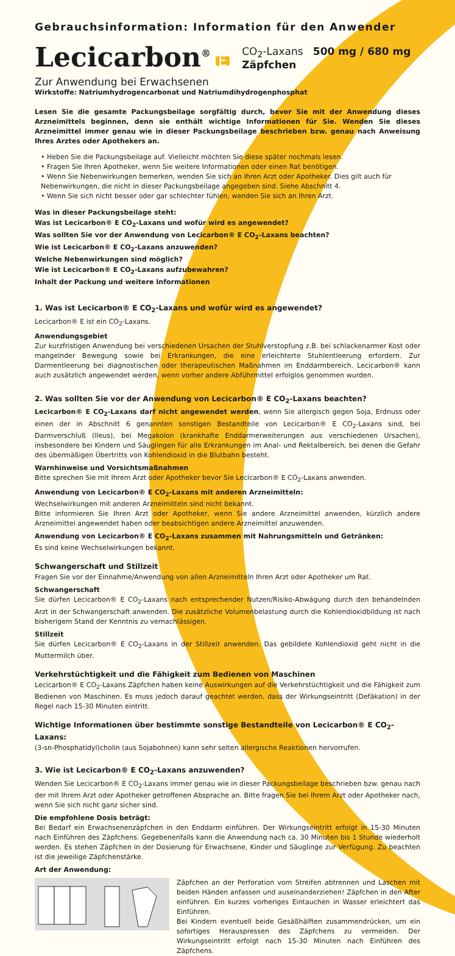Gebrauchsinformation: Information für den Anwender
Lecicarbon<sup>®</sup> E CO<sub>2</sub>-Laxans 500 mg / 680 mg Zäpfchen
Zur Anwendung bei Erwachsenen
Wirkstoffe: Natriumhydrogencarbonat und Natriumdihydrogenphosphat
Lesen Sie die gesamte Packungsbeilage sorgfältig durch, bevor Sie mit der Anwendung dieses Arzneimittels beginnen, denn sie enthält wichtige Informationen für Sie. Wenden Sie dieses Arzneimittel immer genau wie in dieser Packungsbeilage beschrieben bzw. genau nach Anweisung Ihres Arztes oder Apothekers an.
• Heben Sie die Packungsbeilage auf. Vielleicht möchten Sie diese später nochmals lesen.
• Fragen Sie Ihren Apotheker, wenn Sie weitere Informationen oder einen Rat benötigen.
• Wenn Sie Nebenwirkungen bemerken, wenden Sie sich an Ihren Arzt oder Apotheker. Dies gilt auch für Nebenwirkungen, die nicht in dieser Packungsbeilage angegeben sind. Siehe Abschnitt 4.
• Wenn Sie sich nicht besser oder gar schlechter fühlen, wenden Sie sich an Ihren Arzt.
Was in dieser Packungsbeilage steht:
Was ist Lecicarbon® E CO<sub>2</sub>-Laxans und wofür wird es angewendet?
Was sollten Sie vor der Anwendung von Lecicarbon® E CO<sub>2</sub>-Laxans beachten?
Wie ist Lecicarbon® E CO<sub>2</sub>-Laxans anzuwenden?
Welche Nebenwirkungen sind möglich?
Wie ist Lecicarbon® E CO<sub>2</sub>-Laxans aufzubewahren?
Inhalt der Packung und weitere Informationen
1. Was ist Lecicarbon® E CO<sub>2</sub>-Laxans und wofür wird es angewendet?
Lecicarbon® E ist ein CO<sub>2</sub>-Laxans.
Anwendungsgebiet
Zur kurzfristigen Anwendung bei verschiedenen Ursachen der Stuhlverstopfung z.B. bei schlackenarmer Kost oder mangelnder Bewegung sowie bei Erkrankungen, die eine erleichterte Stuhlentleerung erfordern. Zur Darmentleerung bei diagnostischen oder therapeutischen Maßnahmen im Enddarmbereich. Lecicarbon® kann auch zusätzlich angewendet werden, wenn vorher andere Abführmittel erfolglos genommen wurden.
2. Was sollten Sie vor der Anwendung von Lecicarbon® E CO<sub>2</sub>-Laxans beachten?
Lecicarbon® E CO<sub>2</sub>-Laxans darf nicht angewendet werden, wenn Sie allergisch gegen Soja, Erdnuss oder einen der in Abschnitt 6 genannten sonstigen Bestandteile von Lecicarbon® E CO<sub>2</sub>-Laxans sind, bei Darmverschluß (Ileus), bei Megakolon (krankhafte Enddarmerweiterungen aus verschiedenen Ursachen), insbesondere bei Kindern und Säuglingen für alle Erkrankungen im Anal- und Rektalbereich, bei denen die Gefahr des übermäßigen Übertritts von Kohlendioxid in die Blutbahn besteht.
Warnhinweise und Vorsichtsmaßnahmen
Bitte sprechen Sie mit Ihrem Arzt oder Apotheker bevor Sie Lecicarbon® E CO<sub>2</sub>-Laxans anwenden.
Anwendung von Lecicarbon® E CO<sub>2</sub>-Laxans mit anderen Arzneimitteln:
Wechselwirkungen mit anderen Arzneimitteln sind nicht bekannt.
Bitte informieren Sie Ihren Arzt oder Apotheker, wenn Sie andere Arzneimittel anwenden, kürzlich andere Arzneimittel angewendet haben oder beabsichtigen andere Arzneimittel anzuwenden.
Anwendung von Lecicarbon® E CO<sub>2</sub>-Laxans zusammen mit Nahrungsmitteln und Getränken:
Es sind keine Wechselwirkungen bekannt.
Schwangerschaft und Stillzeit
Fragen Sie vor der Einnahme/Anwendung von allen Arzneimitteln Ihren Arzt oder Apotheker um Rat.
Schwangerschaft
Sie dürfen Lecicarbon® E CO<sub>2</sub>-Laxans nach entsprechender Nutzen/Risiko-Abwägung durch den behandelnden Arzt in der Schwangerschaft anwenden. Die zusätzliche Volumenbelastung durch die Kohlendioxidbildung ist nach bisherigem Stand der Kenntnis zu vernachlässigen.
Stillzeit
Sie dürfen Lecicarbon® E CO<sub>2</sub>-Laxans in der Stillzeit anwenden. Das gebildete Kohlendioxid geht nicht in die Muttermilch über.
Verkehrstüchtigkeit und die Fähigkeit zum Bedienen von Maschinen
Lecicarbon® E CO<sub>2</sub>-Laxans Zäpfchen haben keine Auswirkungen auf die Verkehrstüchtigkeit und die Fähigkeit zum Bedienen von Maschinen. Es muss jedoch darauf geachtet werden, dass der Wirkungseintritt (Defäkation) in der Regel nach 15-30 Minuten eintritt.
Wichtige Informationen über bestimmte sonstige Bestandteile von Lecicarbon® E CO<sub>2</sub>-Laxans:
(3-sn-Phosphatidyl)cholin (aus Sojabohnen) kann sehr selten allergische Reaktionen hervorrufen.
3. Wie ist Lecicarbon® E CO<sub>2</sub>-Laxans anzuwenden?
Wenden Sie Lecicarbon® E CO<sub>2</sub>-Laxans immer genau wie in dieser Packungsbeilage beschrieben bzw. genau nach der mit Ihrem Arzt oder Apotheker getroffenen Absprache an. Bitte fragen Sie bei Ihrem Arzt oder Apotheker nach, wenn Sie sich nicht ganz sicher sind.
Die empfohlene Dosis beträgt:
Bei Bedarf ein Erwachsenenzäpfchen in den Enddarm einführen. Der Wirkungseintritt erfolgt in 15-30 Minuten nach Einführen des Zäpfchens. Gegebenenfalls kann die Anwendung nach ca. 30 Minuten bis 1 Stunde wiederholt werden. Es stehen Zäpfchen in der Dosierung für Erwachsene, Kinder und Säuglinge zur Verfügung. Zu beachten ist die jeweilige Zäpfchenstärke.
Art der Anwendung:
Zäpfchen an der Perforation vom Streifen abtrennen und Laschen mit beiden Händen anfassen und auseinanderziehen! Zäpfchen in den After einführen. Ein kurzes vorheriges Eintauchen in Wasser erleichtert das Einführen.
Bei Kindern eventuell beide Gesäßhälften zusammendrücken, um ein sofortiges Herauspressen des Zäpfchens zu vermeiden. Der Wirkungseintritt erfolgt nach 15-30 Minuten nach Einführen des Zäpfchens.